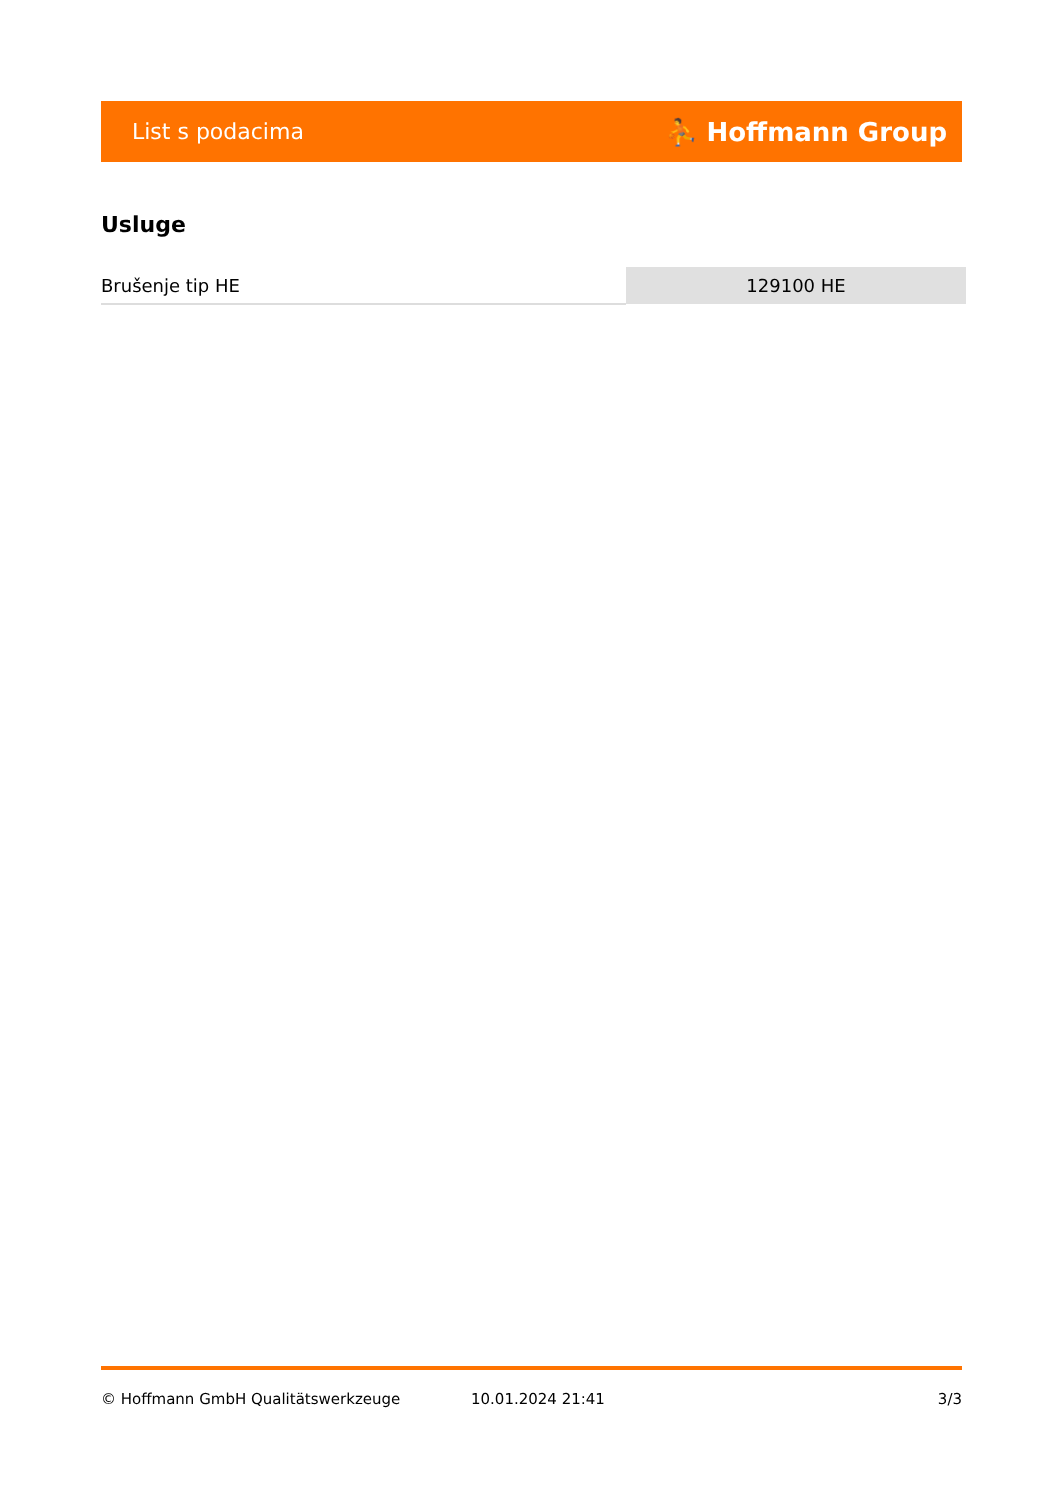List s podacima ⛹ Hoffmann Group
Usluge
| Brušenje tip HE | 129100 HE |
© Hoffmann GmbH Qualitätswerkzeuge 10.01.2024 21:41 3/3